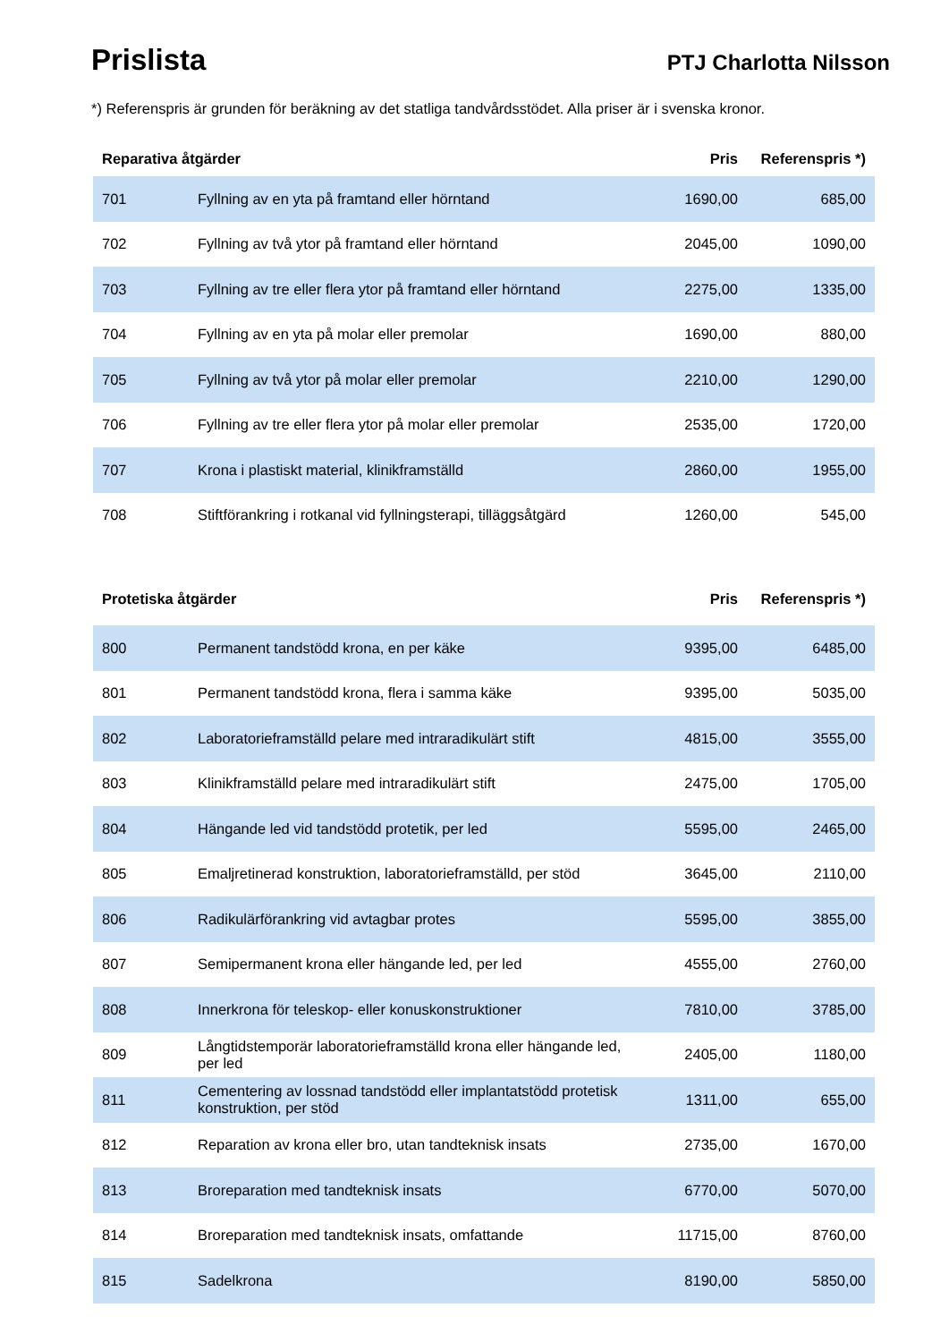Prislista
PTJ Charlotta Nilsson
*) Referenspris är grunden för beräkning av det statliga tandvårdsstödet. Alla priser är i svenska kronor.
| Reparativa åtgärder | | Pris | Referenspris *) |
| --- | --- | --- | --- |
| 701 | Fyllning av en yta på framtand eller hörntand | 1690,00 | 685,00 |
| 702 | Fyllning av två ytor på framtand eller hörntand | 2045,00 | 1090,00 |
| 703 | Fyllning av tre eller flera ytor på framtand eller hörntand | 2275,00 | 1335,00 |
| 704 | Fyllning av en yta på molar eller premolar | 1690,00 | 880,00 |
| 705 | Fyllning av två ytor på molar eller premolar | 2210,00 | 1290,00 |
| 706 | Fyllning av tre eller flera ytor på molar eller premolar | 2535,00 | 1720,00 |
| 707 | Krona i plastiskt material, klinikframställd | 2860,00 | 1955,00 |
| 708 | Stiftförankring i rotkanal vid fyllningsterapi, tilläggsåtgärd | 1260,00 | 545,00 |
| Protetiska åtgärder | | Pris | Referenspris *) |
| --- | --- | --- | --- |
| 800 | Permanent tandstödd krona, en per käke | 9395,00 | 6485,00 |
| 801 | Permanent tandstödd krona, flera i samma käke | 9395,00 | 5035,00 |
| 802 | Laboratorieframställd pelare med intraradikulärt stift | 4815,00 | 3555,00 |
| 803 | Klinikframställd pelare med intraradikulärt stift | 2475,00 | 1705,00 |
| 804 | Hängande led vid tandstödd protetik, per led | 5595,00 | 2465,00 |
| 805 | Emaljretinerad konstruktion, laboratorieframställd, per stöd | 3645,00 | 2110,00 |
| 806 | Radikulärförankring vid avtagbar protes | 5595,00 | 3855,00 |
| 807 | Semipermanent krona eller hängande led, per led | 4555,00 | 2760,00 |
| 808 | Innerkrona för teleskop- eller konuskonstruktioner | 7810,00 | 3785,00 |
| 809 | Långtidstemporär laboratorieframställd krona eller hängande led, per led | 2405,00 | 1180,00 |
| 811 | Cementering av lossnad tandstödd eller implantatstödd protetisk konstruktion, per stöd | 1311,00 | 655,00 |
| 812 | Reparation av krona eller bro, utan tandteknisk insats | 2735,00 | 1670,00 |
| 813 | Broreparation med tandteknisk insats | 6770,00 | 5070,00 |
| 814 | Broreparation med tandteknisk insats, omfattande | 11715,00 | 8760,00 |
| 815 | Sadelkrona | 8190,00 | 5850,00 |